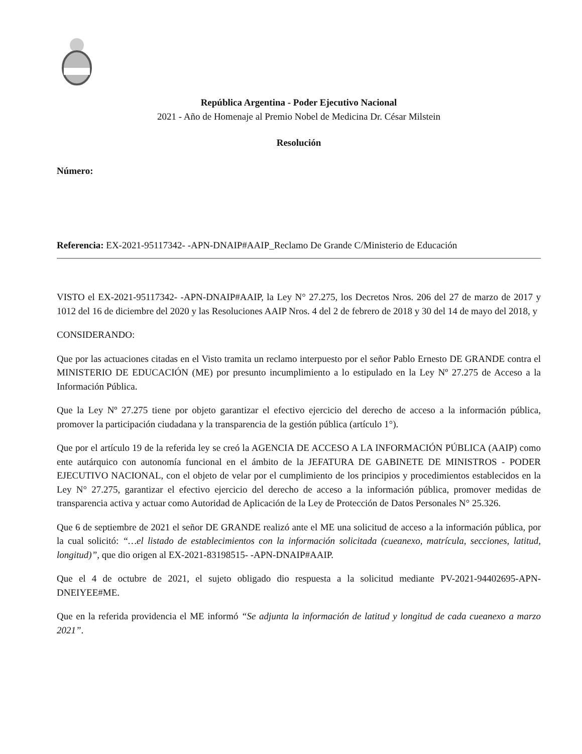República Argentina - Poder Ejecutivo Nacional
2021 - Año de Homenaje al Premio Nobel de Medicina Dr. César Milstein
Resolución
Número:
Referencia: EX-2021-95117342- -APN-DNAIP#AAIP_Reclamo De Grande C/Ministerio de Educación
VISTO el EX-2021-95117342- -APN-DNAIP#AAIP, la Ley N° 27.275, los Decretos Nros. 206 del 27 de marzo de 2017 y 1012 del 16 de diciembre del 2020 y las Resoluciones AAIP Nros. 4 del 2 de febrero de 2018 y 30 del 14 de mayo del 2018, y
CONSIDERANDO:
Que por las actuaciones citadas en el Visto tramita un reclamo interpuesto por el señor Pablo Ernesto DE GRANDE contra el MINISTERIO DE EDUCACIÓN (ME) por presunto incumplimiento a lo estipulado en la Ley Nº 27.275 de Acceso a la Información Pública.
Que la Ley Nº 27.275 tiene por objeto garantizar el efectivo ejercicio del derecho de acceso a la información pública, promover la participación ciudadana y la transparencia de la gestión pública (artículo 1°).
Que por el artículo 19 de la referida ley se creó la AGENCIA DE ACCESO A LA INFORMACIÓN PÚBLICA (AAIP) como ente autárquico con autonomía funcional en el ámbito de la JEFATURA DE GABINETE DE MINISTROS - PODER EJECUTIVO NACIONAL, con el objeto de velar por el cumplimiento de los principios y procedimientos establecidos en la Ley N° 27.275, garantizar el efectivo ejercicio del derecho de acceso a la información pública, promover medidas de transparencia activa y actuar como Autoridad de Aplicación de la Ley de Protección de Datos Personales N° 25.326.
Que 6 de septiembre de 2021 el señor DE GRANDE realizó ante el ME una solicitud de acceso a la información pública, por la cual solicitó: “…el listado de establecimientos con la información solicitada (cueanexo, matrícula, secciones, latitud, longitud)”, que dio origen al EX-2021-83198515- -APN-DNAIP#AAIP.
Que el 4 de octubre de 2021, el sujeto obligado dio respuesta a la solicitud mediante PV-2021-94402695-APN-DNEIYEE#ME.
Que en la referida providencia el ME informó “Se adjunta la información de latitud y longitud de cada cueanexo a marzo 2021”.